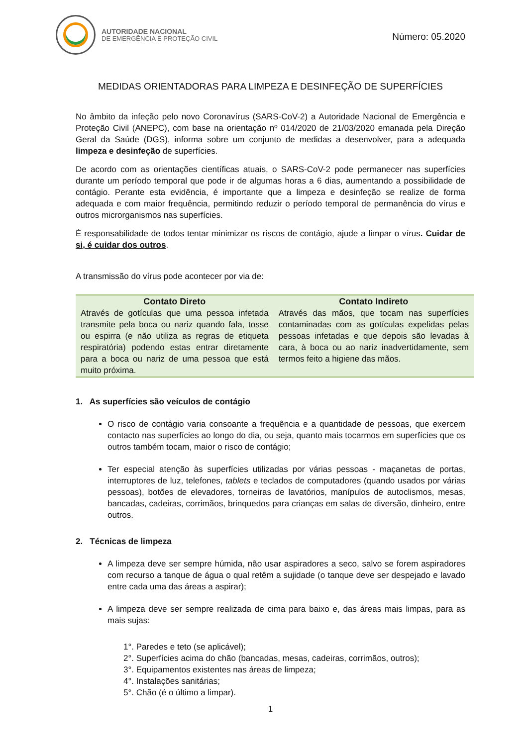AUTORIDADE NACIONAL
DE EMERGÊNCIA E PROTEÇÃO CIVIL
Número: 05.2020
MEDIDAS ORIENTADORAS PARA LIMPEZA E DESINFEÇÃO DE SUPERFÍCIES
No âmbito da infeção pelo novo Coronavírus (SARS-CoV-2) a Autoridade Nacional de Emergência e Proteção Civil (ANEPC), com base na orientação nº 014/2020 de 21/03/2020 emanada pela Direção Geral da Saúde (DGS), informa sobre um conjunto de medidas a desenvolver, para a adequada limpeza e desinfeção de superfícies.
De acordo com as orientações científicas atuais, o SARS-CoV-2 pode permanecer nas superfícies durante um período temporal que pode ir de algumas horas a 6 dias, aumentando a possibilidade de contágio. Perante esta evidência, é importante que a limpeza e desinfeção se realize de forma adequada e com maior frequência, permitindo reduzir o período temporal de permanência do vírus e outros microrganismos nas superfícies.
É responsabilidade de todos tentar minimizar os riscos de contágio, ajude a limpar o vírus. Cuidar de si, é cuidar dos outros.
A transmissão do vírus pode acontecer por via de:
| Contato Direto | Contato Indireto |
| --- | --- |
| Através de gotículas que uma pessoa infetada transmite pela boca ou nariz quando fala, tosse ou espirra (e não utiliza as regras de etiqueta respiratória) podendo estas entrar diretamente para a boca ou nariz de uma pessoa que está muito próxima. | Através das mãos, que tocam nas superfícies contaminadas com as gotículas expelidas pelas pessoas infetadas e que depois são levadas à cara, à boca ou ao nariz inadvertidamente, sem termos feito a higiene das mãos. |
1. As superfícies são veículos de contágio
O risco de contágio varia consoante a frequência e a quantidade de pessoas, que exercem contacto nas superfícies ao longo do dia, ou seja, quanto mais tocarmos em superfícies que os outros também tocam, maior o risco de contágio;
Ter especial atenção às superfícies utilizadas por várias pessoas - maçanetas de portas, interruptores de luz, telefones, tablets e teclados de computadores (quando usados por várias pessoas), botões de elevadores, torneiras de lavatórios, manípulos de autoclismos, mesas, bancadas, cadeiras, corrimãos, brinquedos para crianças em salas de diversão, dinheiro, entre outros.
2. Técnicas de limpeza
A limpeza deve ser sempre húmida, não usar aspiradores a seco, salvo se forem aspiradores com recurso a tanque de água o qual retêm a sujidade (o tanque deve ser despejado e lavado entre cada uma das áreas a aspirar);
A limpeza deve ser sempre realizada de cima para baixo e, das áreas mais limpas, para as mais sujas:
1°. Paredes e teto (se aplicável);
2°. Superfícies acima do chão (bancadas, mesas, cadeiras, corrimãos, outros);
3°. Equipamentos existentes nas áreas de limpeza;
4°. Instalações sanitárias;
5°. Chão (é o último a limpar).
1